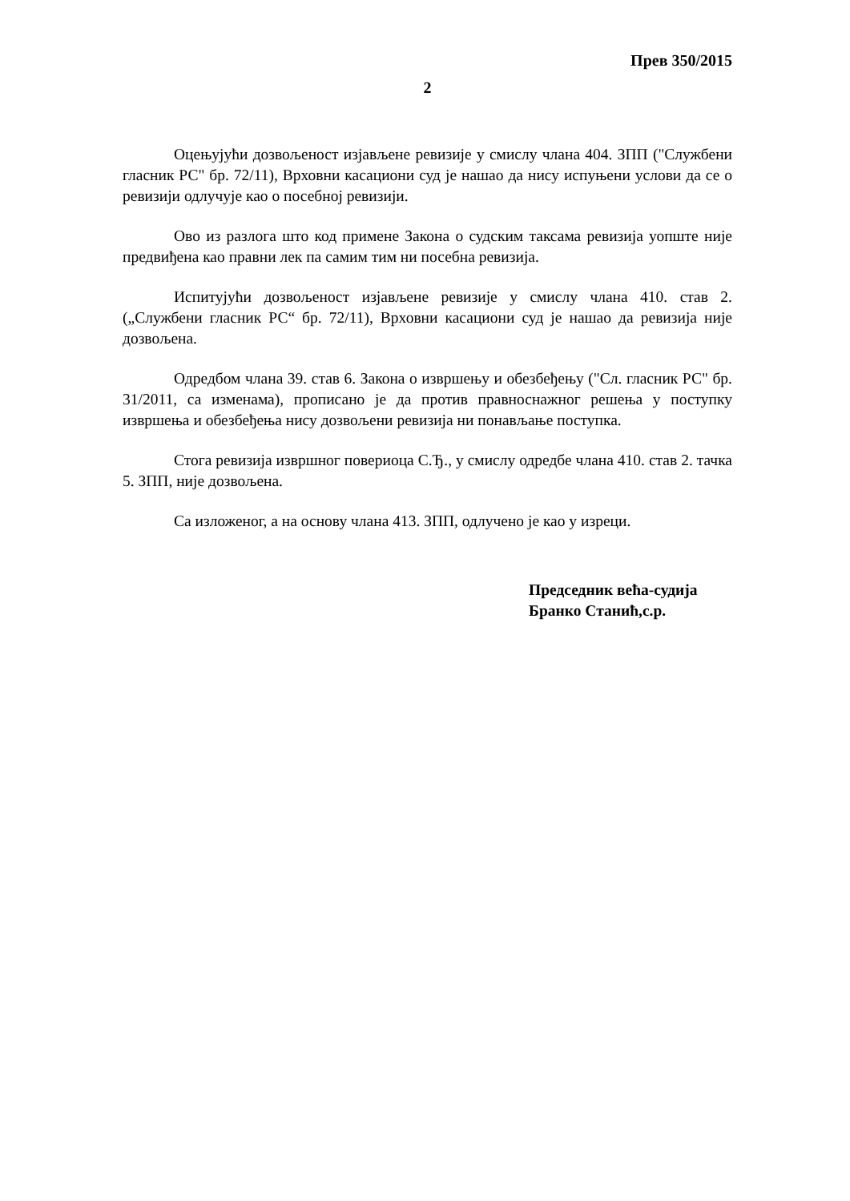Прев 350/2015
2
Оцењујући дозвољеност изјављене ревизије у смислу члана 404. ЗПП ("Службени гласник РС" бр. 72/11), Врховни касациони суд је нашао да нису испуњени услови да се о ревизији одлучује као о посебној ревизији.
Ово из разлога што код примене Закона о судским таксама ревизија уопште није предвиђена као правни лек па самим тим ни посебна ревизија.
Испитујући дозвољеност изјављене ревизије у смислу члана 410. став 2. („Службени гласник РС“ бр. 72/11), Врховни касациони суд је нашао да ревизија није дозвољена.
Одредбом члана 39. став 6. Закона о извршењу и обезбеђењу ("Сл. гласник РС" бр. 31/2011, са изменама), прописано је да против правноснажног решења у поступку извршења и обезбеђења нису дозвољени ревизија ни понављање поступка.
Стога ревизија извршног повериоца С.Ђ., у смислу одредбе члана 410. став 2. тачка 5. ЗПП, није дозвољена.
Са изложеног, а на основу члана 413. ЗПП, одлучено је као у изреци.
Председник већа-судија
Бранко Станић,с.р.